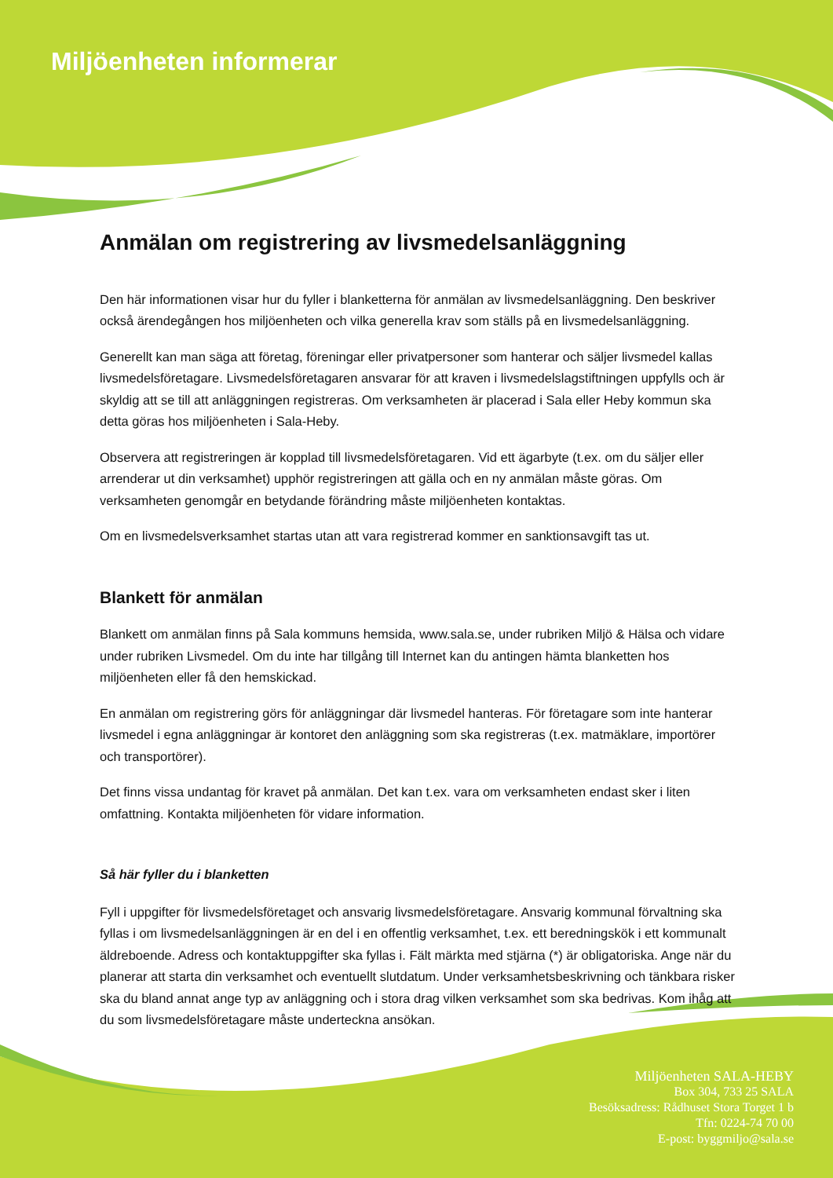Miljöenheten informerar
Anmälan om registrering av livsmedelsanläggning
Den här informationen visar hur du fyller i blanketterna för anmälan av livsmedelsanläggning. Den beskriver också ärendegången hos miljöenheten och vilka generella krav som ställs på en livsmedelsanläggning.
Generellt kan man säga att företag, föreningar eller privatpersoner som hanterar och säljer livsmedel kallas livsmedelsföretagare. Livsmedelsföretagaren ansvarar för att kraven i livsmedelslagstiftningen uppfylls och är skyldig att se till att anläggningen registreras. Om verksamheten är placerad i Sala eller Heby kommun ska detta göras hos miljöenheten i Sala-Heby.
Observera att registreringen är kopplad till livsmedelsföretagaren. Vid ett ägarbyte (t.ex. om du säljer eller arrenderar ut din verksamhet) upphör registreringen att gälla och en ny anmälan måste göras. Om verksamheten genomgår en betydande förändring måste miljöenheten kontaktas.
Om en livsmedelsverksamhet startas utan att vara registrerad kommer en sanktionsavgift tas ut.
Blankett för anmälan
Blankett om anmälan finns på Sala kommuns hemsida, www.sala.se, under rubriken Miljö & Hälsa och vidare under rubriken Livsmedel. Om du inte har tillgång till Internet kan du antingen hämta blanketten hos miljöenheten eller få den hemskickad.
En anmälan om registrering görs för anläggningar där livsmedel hanteras. För företagare som inte hanterar livsmedel i egna anläggningar är kontoret den anläggning som ska registreras (t.ex. matmäklare, importörer och transportörer).
Det finns vissa undantag för kravet på anmälan. Det kan t.ex. vara om verksamheten endast sker i liten omfattning. Kontakta miljöenheten för vidare information.
Så här fyller du i blanketten
Fyll i uppgifter för livsmedelsföretaget och ansvarig livsmedelsföretagare. Ansvarig kommunal förvaltning ska fyllas i om livsmedelsanläggningen är en del i en offentlig verksamhet, t.ex. ett beredningskök i ett kommunalt äldreboende. Adress och kontaktuppgifter ska fyllas i. Fält märkta med stjärna (*) är obligatoriska. Ange när du planerar att starta din verksamhet och eventuellt slutdatum. Under verksamhetsbeskrivning och tänkbara risker ska du bland annat ange typ av anläggning och i stora drag vilken verksamhet som ska bedrivas. Kom ihåg att du som livsmedelsföretagare måste underteckna ansökan.
Miljöenheten SALA-HEBY
Box 304, 733 25 SALA
Besöksadress: Rådhuset Stora Torget 1 b
Tfn: 0224-74 70 00
E-post: byggmiljo@sala.se